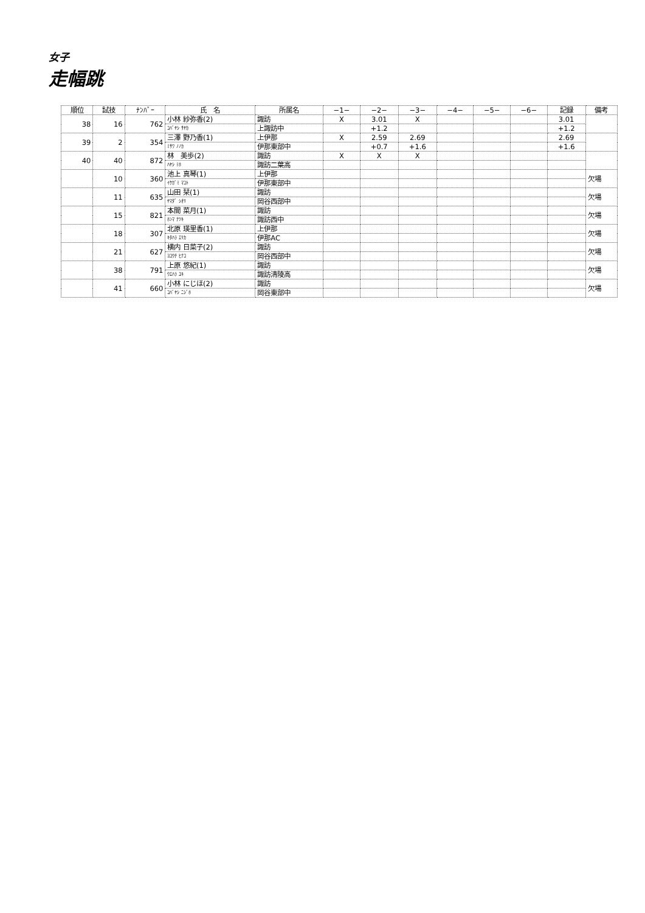女子
走幅跳
| 順位 | 試技 | ﾅﾝﾊﾞｰ | 氏 名 | 所属名 | −1− | −2− | −3− | −4− | −5− | −6− | 記録 | 備考 |
| --- | --- | --- | --- | --- | --- | --- | --- | --- | --- | --- | --- | --- |
| 38 | 16 | 762 | 小林 紗弥香(2) | 諏訪 | X | 3.01 | X | | | | 3.01 | |
| | | | ｺﾊﾞﾔｼ ｻﾔｶ | 上諏訪中 | | +1.2 | | | | | +1.2 | |
| 39 | 2 | 354 | 三澤 野乃香(1) | 上伊那 | X | 2.59 | 2.69 | | | | 2.69 | |
| | | | ﾐｻﾜ ﾉﾉｶ | 伊那東部中 | | +0.7 | +1.6 | | | | +1.6 | |
| 40 | 40 | 872 | 林 美歩(2) | 諏訪 | X | X | X | | | | | |
| | | | ﾊﾔｼ ﾐﾎ | 諏訪二葉高 | | | | | | | | |
| | 10 | 360 | 池上 真琴(1) | 上伊那 | | | | | | | | 欠場 |
| | | | ｲｹｶﾞﾐ ﾏｺﾄ | 伊那東部中 | | | | | | | | |
| | 11 | 635 | 山田 栞(1) | 諏訪 | | | | | | | | 欠場 |
| | | | ﾔﾏﾀﾞ ｼｵﾘ | 岡谷西部中 | | | | | | | | |
| | 15 | 821 | 本間 菜月(1) | 諏訪 | | | | | | | | 欠場 |
| | | | ﾎﾝﾏ ﾅﾂｷ | 諏訪西中 | | | | | | | | |
| | 18 | 307 | 北原 瑛里香(1) | 上伊那 | | | | | | | | 欠場 |
| | | | ｷﾀﾊﾗ ｴﾘｶ | 伊那AC | | | | | | | | |
| | 21 | 627 | 横内 日菜子(2) | 諏訪 | | | | | | | | 欠場 |
| | | | ﾖｺｳﾁ ﾋﾅｺ | 岡谷西部中 | | | | | | | | |
| | 38 | 791 | 上原 悠紀(1) | 諏訪 | | | | | | | | 欠場 |
| | | | ｳｴﾊﾗ ﾕｷ | 諏訪清陵高 | | | | | | | | |
| | 41 | 660 | 小林 にじほ(2) | 諏訪 | | | | | | | | 欠場 |
| | | | ｺﾊﾞﾔｼ ﾆｼﾞﾎ | 岡谷東部中 | | | | | | | | |